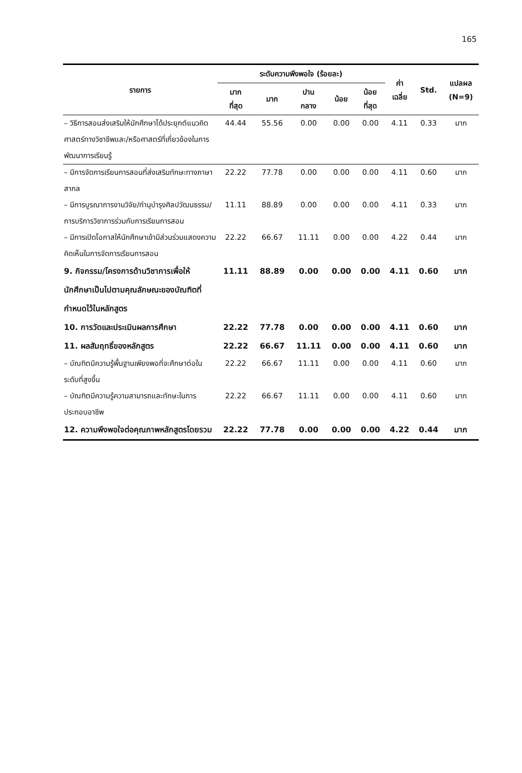165
| รายการ | ระดับความพึงพอใจ (ร้อยละ) | | | | | ค่า เฉลี่ย | Std. | แปลผล (N=9) |
| --- | --- | --- | --- | --- | --- | --- | --- | --- |
| | มาก ที่สุด | มาก | ปาน กลาง | น้อย | น้อย ที่สุด | | | |
| – วิธีการสอนส่งเสริมให้นักศึกษาได้ประยุกต์แนวคิดศาสตร์ทางวิชาชีพและ/หรือศาสตร์ที่เกี่ยวข้องในการพัฒนาการเรียนรู้ | 44.44 | 55.56 | 0.00 | 0.00 | 0.00 | 4.11 | 0.33 | มาก |
| – มีการจัดการเรียนการสอนที่ส่งเสริมทักษะทางภาษาสากล | 22.22 | 77.78 | 0.00 | 0.00 | 0.00 | 4.11 | 0.60 | มาก |
| – มีการบูรณาการงานวิจัย/ทำนุบำรุงศิลปวัฒนธรรม/การบริการวิชาการร่วมกับการเรียนการสอน | 11.11 | 88.89 | 0.00 | 0.00 | 0.00 | 4.11 | 0.33 | มาก |
| – มีการเปิดโอกาสให้นักศึกษาเข้ามีส่วนร่วมแสดงความคิดเห็นในการจัดการเรียนการสอน | 22.22 | 66.67 | 11.11 | 0.00 | 0.00 | 4.22 | 0.44 | มาก |
| 9. กิจกรรม/โครงการด้านวิชาการเพื่อให้นักศึกษาเป็นไปตามคุณลักษณะของบัณฑิตที่กำหนดไว้ในหลักสูตร | 11.11 | 88.89 | 0.00 | 0.00 | 0.00 | 4.11 | 0.60 | มาก |
| 10. การวัดและประเมินผลการศึกษา | 22.22 | 77.78 | 0.00 | 0.00 | 0.00 | 4.11 | 0.60 | มาก |
| 11. ผลสัมฤทธิ์ของหลักสูตร | 22.22 | 66.67 | 11.11 | 0.00 | 0.00 | 4.11 | 0.60 | มาก |
| – บัณฑิตมีความรู้พื้นฐานเพียงพอที่จะศึกษาต่อในระดับที่สูงขึ้น | 22.22 | 66.67 | 11.11 | 0.00 | 0.00 | 4.11 | 0.60 | มาก |
| – บัณฑิตมีความรู้ความสามารถและทักษะในการประกอบอาชีพ | 22.22 | 66.67 | 11.11 | 0.00 | 0.00 | 4.11 | 0.60 | มาก |
| 12. ความพึงพอใจต่อคุณภาพหลักสูตรโดยรวม | 22.22 | 77.78 | 0.00 | 0.00 | 0.00 | 4.22 | 0.44 | มาก |